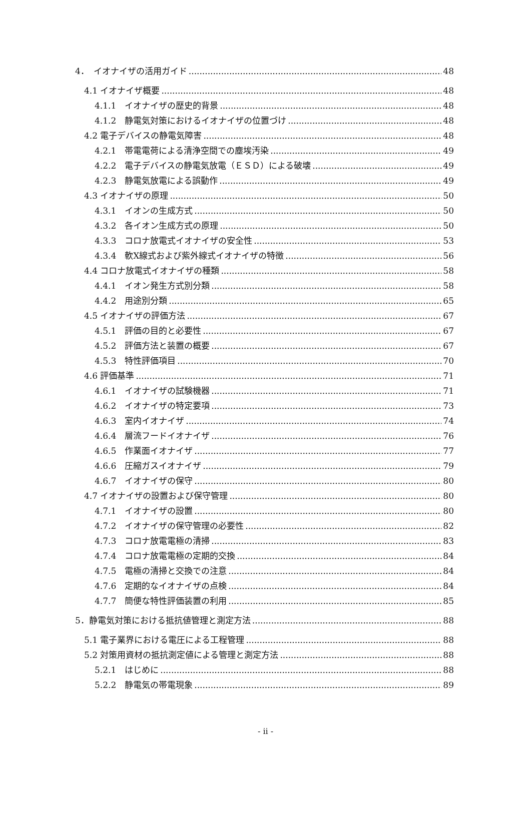4．　イオナイザの活用ガイド 48
4.1 イオナイザ概要 48
4.1.1　イオナイザの歴史的背景 48
4.1.2　静電気対策におけるイオナイザの位置づけ 48
4.2 電子デバイスの静電気障害 48
4.2.1　帯電電荷による清浄空間での塵埃汚染 49
4.2.2　電子デバイスの静電気放電（ＥＳＤ）による破壊 49
4.2.3　静電気放電による誤動作 49
4.3 イオナイザの原理 50
4.3.1　イオンの生成方式 50
4.3.2　各イオン生成方式の原理 50
4.3.3　コロナ放電式イオナイザの安全性 53
4.3.4　軟X線式および紫外線式イオナイザの特徴 56
4.4 コロナ放電式イオナイザの種類 58
4.4.1　イオン発生方式別分類 58
4.4.2　用途別分類 65
4.5 イオナイザの評価方法 67
4.5.1　評価の目的と必要性 67
4.5.2　評価方法と装置の概要 67
4.5.3　特性評価項目 70
4.6 評価基準 71
4.6.1　イオナイザの試験機器 71
4.6.2　イオナイザの特定要項 73
4.6.3　室内イオナイザ 74
4.6.4　層流フードイオナイザ 76
4.6.5　作業面イオナイザ 77
4.6.6　圧縮ガスイオナイザ 79
4.6.7　イオナイザの保守 80
4.7 イオナイザの設置および保守管理 80
4.7.1　イオナイザの設置 80
4.7.2　イオナイザの保守管理の必要性 82
4.7.3　コロナ放電電極の清掃 83
4.7.4　コロナ放電電極の定期的交換 84
4.7.5　電極の清掃と交換での注意 84
4.7.6　定期的なイオナイザの点検 84
4.7.7　簡便な特性評価装置の利用 85
5．静電気対策における抵抗値管理と測定方法 88
5.1 電子業界における電圧による工程管理 88
5.2 対策用資材の抵抗測定値による管理と測定方法 88
5.2.1　はじめに 88
5.2.2　静電気の帯電現象 89
- ii -